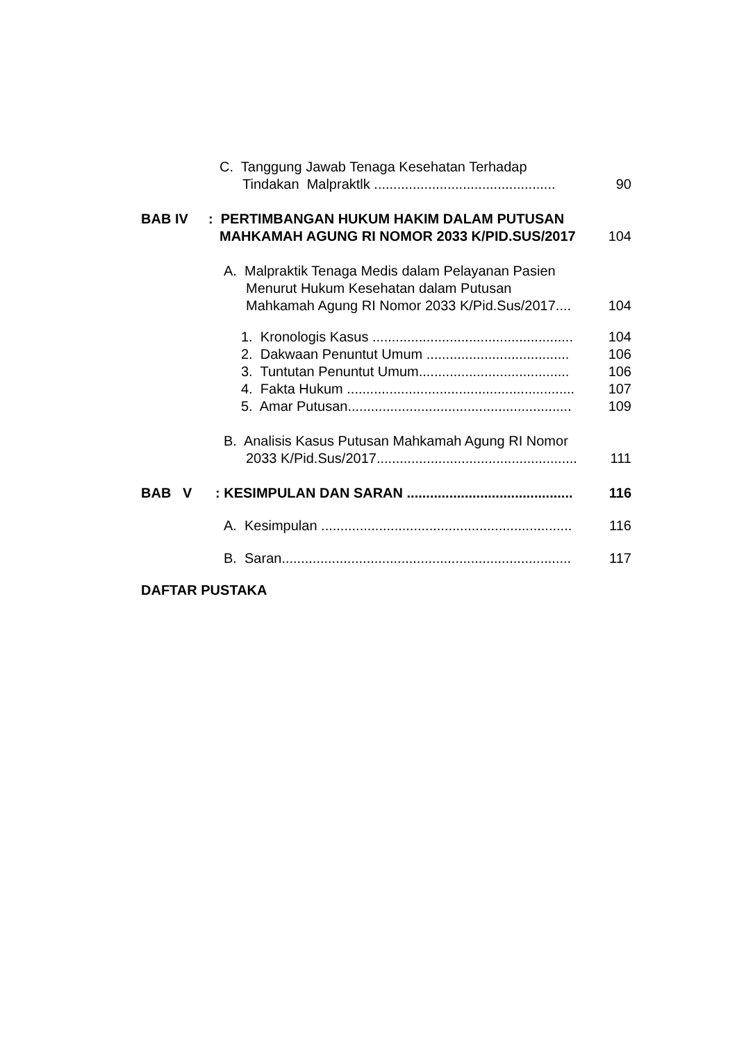C. Tanggung Jawab Tenaga Kesehatan Terhadap
Tindakan Malpraktlk ............................................... 90
BAB IV: PERTIMBANGAN HUKUM HAKIM DALAM PUTUSAN
MAHKAMAH AGUNG RI NOMOR 2033 K/PID.SUS/2017 104
A. Malpraktik Tenaga Medis dalam Pelayanan Pasien
Menurut Hukum Kesehatan dalam Putusan
Mahkamah Agung RI Nomor 2033 K/Pid.Sus/2017.... 104
1. Kronologis Kasus .................................................... 104
2. Dakwaan Penuntut Umum ..................................... 106
3. Tuntutan Penuntut Umum....................................... 106
4. Fakta Hukum ........................................................... 107
5. Amar Putusan.......................................................... 109
B. Analisis Kasus Putusan Mahkamah Agung RI Nomor
2033 K/Pid.Sus/2017.................................................... 111
BAB V: KESIMPULAN DAN SARAN ........................................... 116
A. Kesimpulan ................................................................. 116
B. Saran........................................................................... 117
DAFTAR PUSTAKA